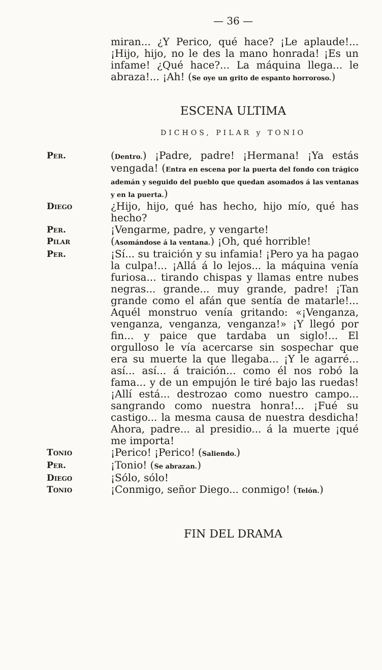— 36 —
miran... ¿Y Perico, qué hace? ¡Le aplaude!... ¡Hijo, hijo, no le des la mano honrada! ¡Es un infame! ¿Qué hace?... La máquina llega... le abraza!... ¡Ah! (Se oye un grito de espanto horroroso.)
ESCENA ULTIMA
DICHOS, PILAR y TONIO
Per.
(Dentro.) ¡Padre, padre! ¡Hermana! ¡Ya estás vengada! (Entra en escena por la puerta del fondo con trágico ademán y seguido del pueblo que quedan asomados á las ventanas y en la puerta.)
Diego
¿Hijo, hijo, qué has hecho, hijo mío, qué has hecho?
Per.
¡Vengarme, padre, y vengarte!
Pilar
(Asomándose á la ventana.) ¡Oh, qué horrible!
Per.
¡Sí... su traición y su infamia! ¡Pero ya ha pagao la culpa!... ¡Allá á lo lejos... la máquina venía furiosa... tirando chispas y llamas entre nubes negras... grande... muy grande, padre! ¡Tan grande como el afán que sentía de matarle!... Aquél monstruo venía gritando: «¡Venganza, venganza, venganza, venganza!» ¡Y llegó por fin... y paice que tardaba un siglo!... El orgulloso le vía acercarse sin sospechar que era su muerte la que llegaba... ¡Y le agarré... así... así... á traición... como él nos robó la fama... y de un empujón le tiré bajo las ruedas! ¡Allí está... destrozao como nuestro campo... sangrando como nuestra honra!... ¡Fué su castigo... la mesma causa de nuestra desdicha! Ahora, padre... al presidio... á la muerte ¡qué me importa!
Tonio
¡Perico! ¡Perico! (Saliendo.)
Per.
¡Tonio! (Se abrazan.)
Diego
¡Sólo, sólo!
Tonio
¡Conmigo, señor Diego... conmigo! (Telón.)
FIN DEL DRAMA